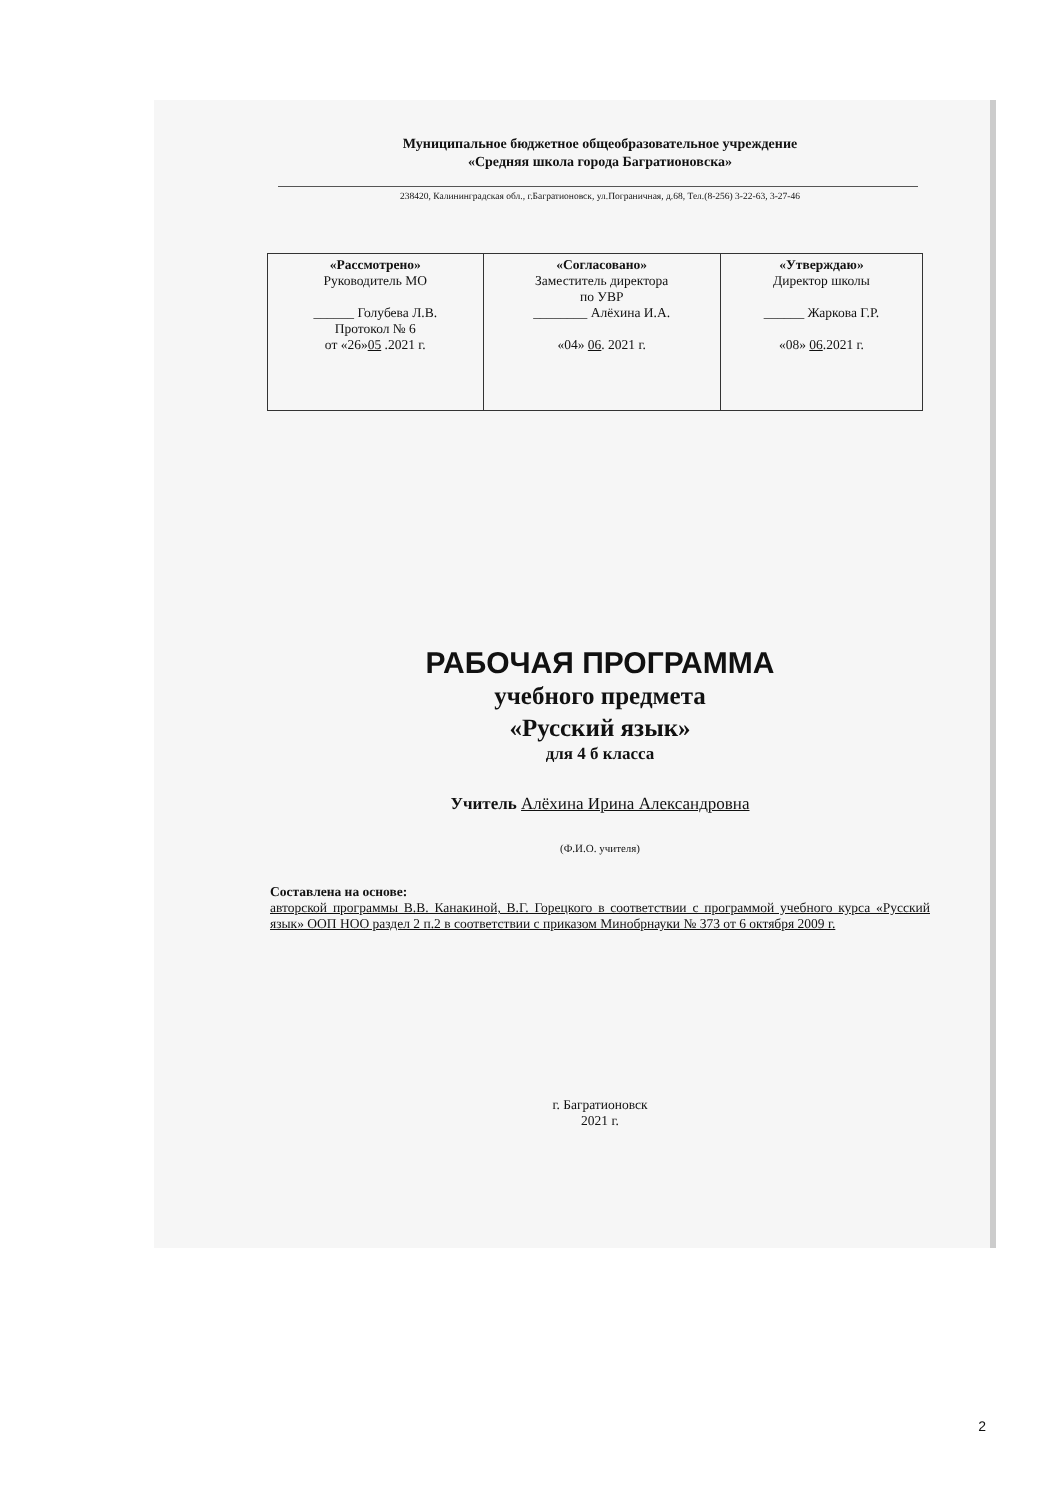Муниципальное бюджетное общеобразовательное учреждение
«Средняя школа города Багратионовска»
238420, Калининградская обл., г.Багратионовск, ул.Пограничная, д.68, Тел.(8-256) 3-22-63, 3-27-46
| «Рассмотрено» Руководитель МО ______ Голубева Л.В. Протокол № 6 от «26» 05 .2021 г. | «Согласовано» Заместитель директора по УВР ________ Алёхина И.А. «04» 06 . 2021 г. | «Утверждаю» Директор школы ______ Жаркова Г.Р. «08» 06 .2021 г. |
РАБОЧАЯ ПРОГРАММА
учебного предмета
«Русский язык»
для 4 б класса
Учитель Алёхина Ирина Александровна
(Ф.И.О. учителя)
Составлена на основе:
авторской программы В.В. Канакиной, В.Г. Горецкого в соответствии с программой учебного курса «Русский язык» ООП НОО раздел 2 п.2 в соответствии с приказом Минобрнауки № 373 от 6 октября 2009 г.
г. Багратионовск
2021 г.
2